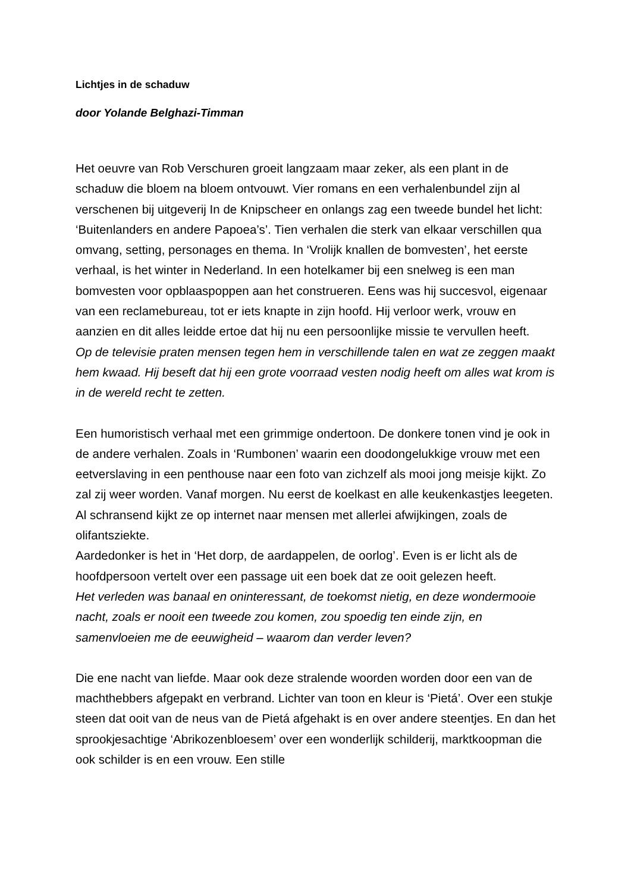Lichtjes in de schaduw
door Yolande Belghazi-Timman
Het oeuvre van Rob Verschuren groeit langzaam maar zeker, als een plant in de schaduw die bloem na bloem ontvouwt. Vier romans en een verhalenbundel zijn al verschenen bij uitgeverij In de Knipscheer en onlangs zag een tweede bundel het licht: ‘Buitenlanders en andere Papoea’s’. Tien verhalen die sterk van elkaar verschillen qua omvang, setting, personages en thema. In ‘Vrolijk knallen de bomvesten’, het eerste verhaal, is het winter in Nederland. In een hotelkamer bij een snelweg is een man bomvesten voor opblaaspoppen aan het construeren. Eens was hij succesvol, eigenaar van een reclamebureau, tot er iets knapte in zijn hoofd. Hij verloor werk, vrouw en aanzien en dit alles leidde ertoe dat hij nu een persoonlijke missie te vervullen heeft.
Op de televisie praten mensen tegen hem in verschillende talen en wat ze zeggen maakt hem kwaad. Hij beseft dat hij een grote voorraad vesten nodig heeft om alles wat krom is in de wereld recht te zetten.
Een humoristisch verhaal met een grimmige ondertoon. De donkere tonen vind je ook in de andere verhalen. Zoals in ‘Rumbonen’ waarin een doodongelukkige vrouw met een eetverslaving in een penthouse naar een foto van zichzelf als mooi jong meisje kijkt. Zo zal zij weer worden. Vanaf morgen. Nu eerst de koelkast en alle keukenkastjes leegeten. Al schransend kijkt ze op internet naar mensen met allerlei afwijkingen, zoals de olifantsziekte.
Aardedonker is het in ‘Het dorp, de aardappelen, de oorlog’. Even is er licht als de hoofdpersoon vertelt over een passage uit een boek dat ze ooit gelezen heeft.
Het verleden was banaal en oninteressant, de toekomst nietig, en deze wondermooie nacht, zoals er nooit een tweede zou komen, zou spoedig ten einde zijn, en samenvloeien me de eeuwigheid – waarom dan verder leven?
Die ene nacht van liefde. Maar ook deze stralende woorden worden door een van de machthebbers afgepakt en verbrand. Lichter van toon en kleur is ‘Pietá’. Over een stukje steen dat ooit van de neus van de Pietá afgehakt is en over andere steentjes. En dan het sprookjesachtige ‘Abrikozenbloesem’ over een wonderlijk schilderij, marktkoopman die ook schilder is en een vrouw. Een stille